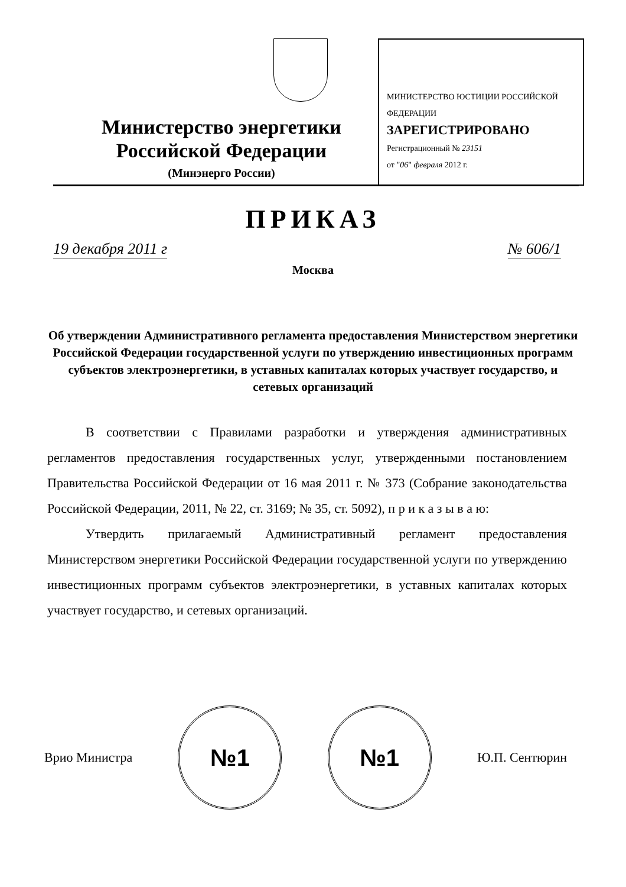МИНИСТЕРСТВО ЮСТИЦИИ РОССИЙСКОЙ ФЕДЕРАЦИИ
ЗАРЕГИСТРИРОВАНО
Регистрационный № 23151
от "06" февраля 2012 г.
Министерство энергетики
Российской Федерации
(Минэнерго России)
ПРИКАЗ
19 декабря 2011 г № 606/1
Москва
Об утверждении Административного регламента предоставления Министерством энергетики Российской Федерации государственной услуги по утверждению инвестиционных программ субъектов электроэнергетики, в уставных капиталах которых участвует государство, и сетевых организаций
В соответствии с Правилами разработки и утверждения административных регламентов предоставления государственных услуг, утвержденными постановлением Правительства Российской Федерации от 16 мая 2011 г. № 373 (Собрание законодательства Российской Федерации, 2011, № 22, ст. 3169; № 35, ст. 5092), п р и к а з ы в а ю:
Утвердить прилагаемый Административный регламент предоставления Министерством энергетики Российской Федерации государственной услуги по утверждению инвестиционных программ субъектов электроэнергетики, в уставных капиталах которых участвует государство, и сетевых организаций.
Врио Министра №1 №1 Ю.П. Сентюрин